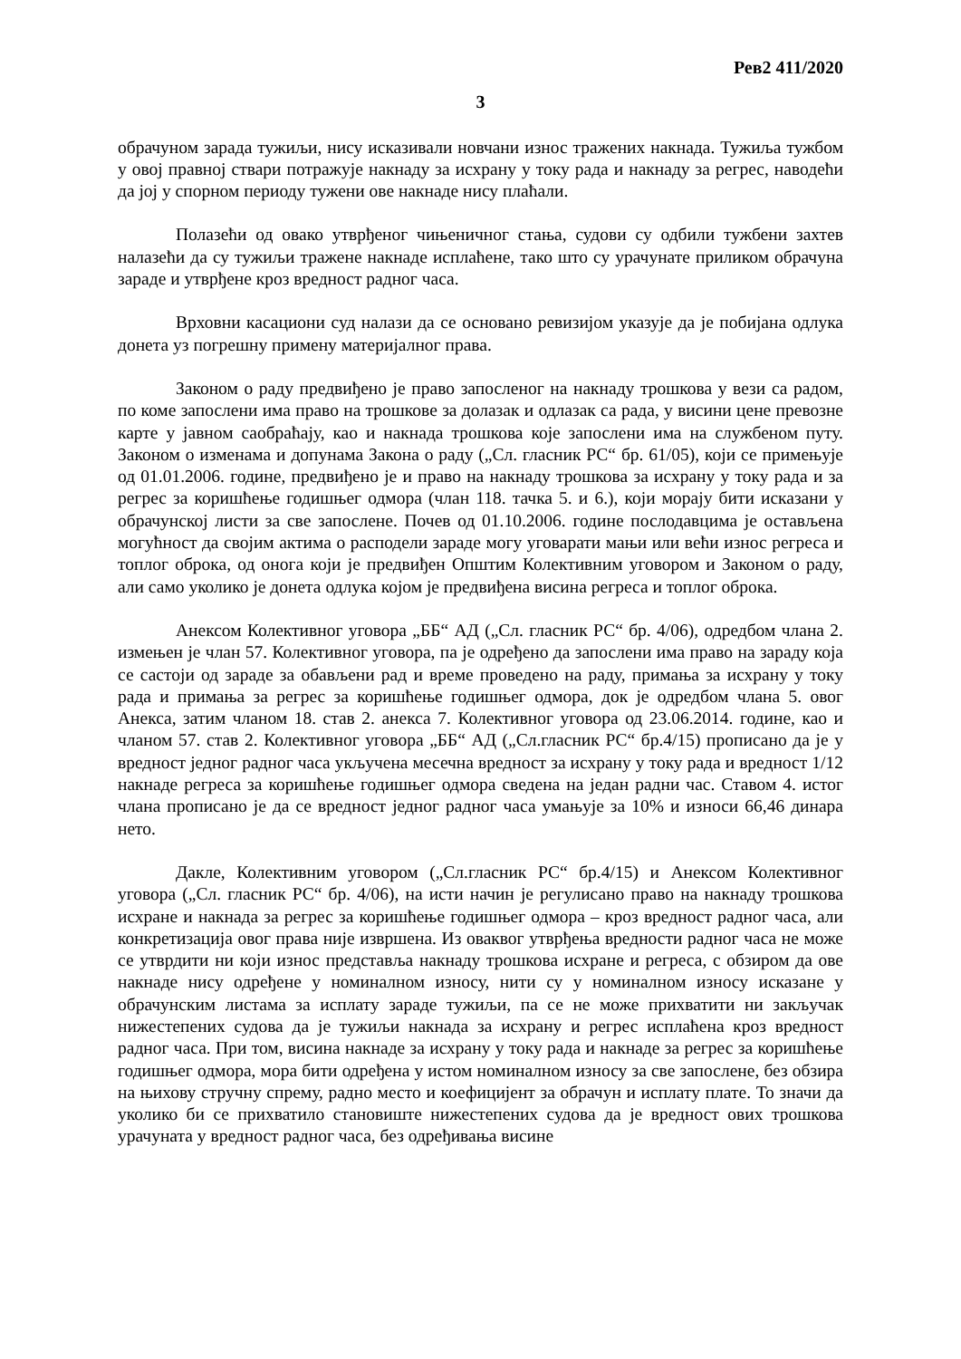Рев2 411/2020
3
обрачуном зарада тужиљи, нису исказивали новчани износ тражених накнада. Тужиља тужбом у овој правној ствари потражује накнаду за исхрану у току рада и накнаду за регрес, наводећи да јој у спорном периоду тужени ове накнаде нису плаћали.
Полазећи од овако утврђеног чињеничног стања, судови су одбили тужбени захтев налазећи да су тужиљи тражене накнаде исплаћене, тако што су урачунате приликом обрачуна зараде и утврђене кроз вредност радног часа.
Врховни касациони суд налази да се основано ревизијом указује да је побијана одлука донета уз погрешну примену материјалног права.
Законом о раду предвиђено је право запосленог на накнаду трошкова у вези са радом, по коме запослени има право на трошкове за долазак и одлазак са рада, у висини цене превозне карте у јавном саобраћају, као и накнада трошкова које запослени има на службеном путу. Законом о изменама и допунама Закона о раду („Сл. гласник РС“ бр. 61/05), који се примењује од 01.01.2006. године, предвиђено је и право на накнаду трошкова за исхрану у току рада и за регрес за коришћење годишњег одмора (члан 118. тачка 5. и 6.), који морају бити исказани у обрачунској листи за све запослене. Почев од 01.10.2006. године послодавцима је остављена могућност да својим актима о расподели зараде могу уговарати мањи или већи износ регреса и топлог оброка, од онога који је предвиђен Општим Колективним уговором и Законом о раду, али само уколико је донета одлука којом је предвиђена висина регреса и топлог оброка.
Анексом Колективног уговора „ББ“ АД („Сл. гласник РС“ бр. 4/06), одредбом члана 2. измењен је члан 57. Колективног уговора, па је одређено да запослени има право на зараду која се састоји од зараде за обављени рад и време проведено на раду, примања за исхрану у току рада и примања за регрес за коришћење годишњег одмора, док је одредбом члана 5. овог Анекса, затим чланом 18. став 2. анекса 7. Колективног уговора од 23.06.2014. године, као и чланом 57. став 2. Колективног уговора „ББ“ АД („Сл.гласник РС“ бр.4/15) прописано да је у вредност једног радног часа укључена месечна вредност за исхрану у току рада и вредност 1/12 накнаде регреса за коришћење годишњег одмора сведена на један радни час. Ставом 4. истог члана прописано је да се вредност једног радног часа умањује за 10% и износи 66,46 динара нето.
Дакле, Колективним уговором („Сл.гласник РС“ бр.4/15) и Анексом Колективног уговора („Сл. гласник РС“ бр. 4/06), на исти начин је регулисано право на накнаду трошкова исхране и накнада за регрес за коришћење годишњег одмора – кроз вредност радног часа, али конкретизација овог права није извршена. Из оваквог утврђења вредности радног часа не може се утврдити ни који износ представља накнаду трошкова исхране и регреса, с обзиром да ове накнаде нису одређене у номиналном износу, нити су у номиналном износу исказане у обрачунским листама за исплату зараде тужиљи, па се не може прихватити ни закључак нижестепених судова да је тужиљи накнада за исхрану и регрес исплаћена кроз вредност радног часа. При том, висина накнаде за исхрану у току рада и накнаде за регрес за коришћење годишњег одмора, мора бити одређена у истом номиналном износу за све запослене, без обзира на њихову стручну спрему, радно место и коефицијент за обрачун и исплату плате. То значи да уколико би се прихватило становиште нижестепених судова да је вредност ових трошкова урачуната у вредност радног часа, без одређивања висине